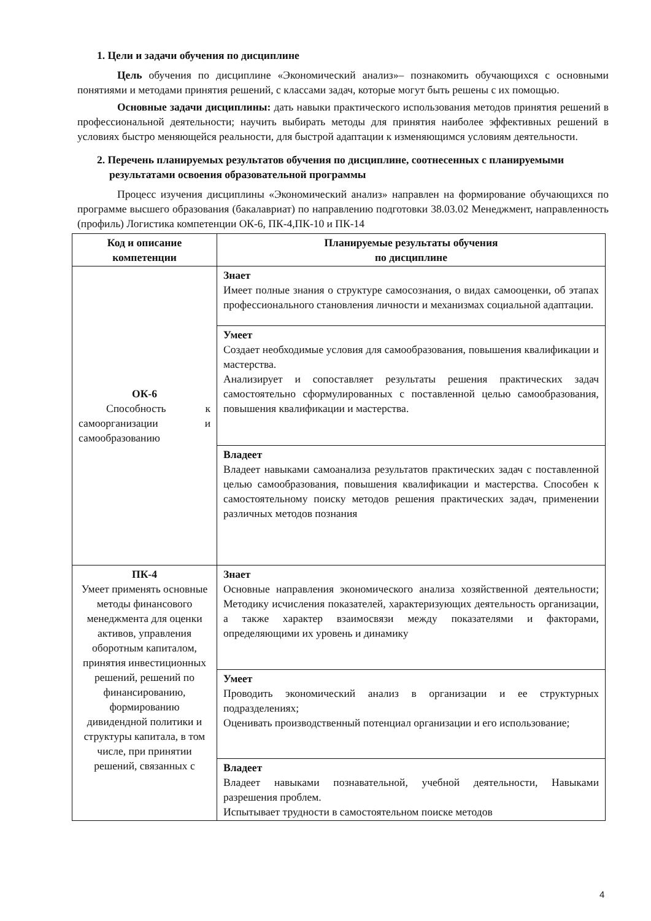1. Цели и задачи обучения по дисциплине
Цель обучения по дисциплине «Экономический анализ»– познакомить обучающихся с основными понятиями и методами принятия решений, с классами задач, которые могут быть решены с их помощью.
Основные задачи дисциплины: дать навыки практического использования методов принятия решений в профессиональной деятельности; научить выбирать методы для принятия наиболее эффективных решений в условиях быстро меняющейся реальности, для быстрой адаптации к изменяющимся условиям деятельности.
2. Перечень планируемых результатов обучения по дисциплине, соотнесенных с планируемыми результатами освоения образовательной программы
Процесс изучения дисциплины «Экономический анализ» направлен на формирование обучающихся по программе высшего образования (бакалавриат) по направлению подготовки 38.03.02 Менеджмент, направленность (профиль) Логистика компетенции ОК-6, ПК-4,ПК-10 и ПК-14
| Код и описание компетенции | Планируемые результаты обучения по дисциплине |
| --- | --- |
| ОК-6 Способность к самоорганизации и самообразованию | Знает Имеет полные знания о структуре самосознания, о видах самооценки, об этапах профессионального становления личности и механизмах социальной адаптации. |
| | Умеет Создает необходимые условия для самообразования, повышения квалификации и мастерства. Анализирует и сопоставляет результаты решения практических задач самостоятельно сформулированных с поставленной целью самообразования, повышения квалификации и мастерства. |
| | Владеет Владеет навыками самоанализа результатов практических задач с поставленной целью самообразования, повышения квалификации и мастерства. Способен к самостоятельному поиску методов решения практических задач, применении различных методов познания |
| ПК-4 Умеет применять основные методы финансового менеджмента для оценки активов, управления оборотным капиталом, принятия инвестиционных решений, решений по финансированию, формированию дивидендной политики и структуры капитала, в том числе, при принятии решений, связанных с | Знает Основные направления экономического анализа хозяйственной деятельности; Методику исчисления показателей, характеризующих деятельность организации, а также характер взаимосвязи между показателями и факторами, определяющими их уровень и динамику |
| | Умеет Проводить экономический анализ в организации и ее структурных подразделениях; Оценивать производственный потенциал организации и его использование; |
| | Владеет Владеет навыками познавательной, учебной деятельности, Навыками разрешения проблем. Испытывает трудности в самостоятельном поиске методов |
4